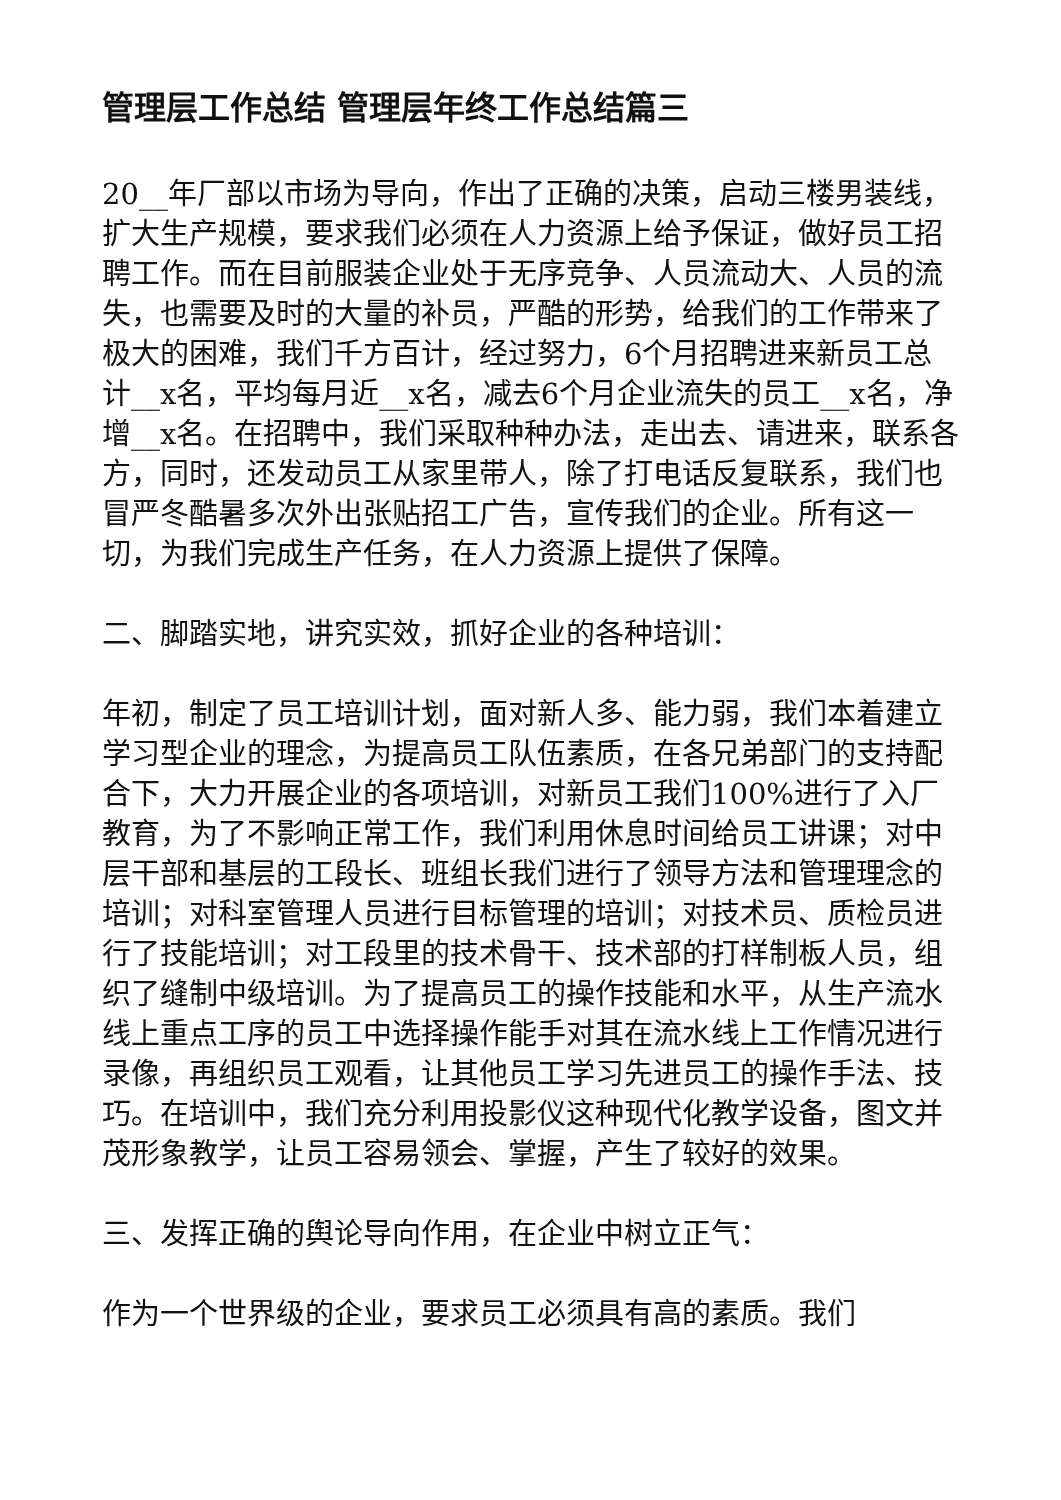管理层工作总结 管理层年终工作总结篇三
20__年厂部以市场为导向，作出了正确的决策，启动三楼男装线，扩大生产规模，要求我们必须在人力资源上给予保证，做好员工招聘工作。而在目前服装企业处于无序竞争、人员流动大、人员的流失，也需要及时的大量的补员，严酷的形势，给我们的工作带来了极大的困难，我们千方百计，经过努力，6个月招聘进来新员工总计__x名，平均每月近__x名，减去6个月企业流失的员工__x名，净增__x名。在招聘中，我们采取种种办法，走出去、请进来，联系各方，同时，还发动员工从家里带人，除了打电话反复联系，我们也冒严冬酷暑多次外出张贴招工广告，宣传我们的企业。所有这一切，为我们完成生产任务，在人力资源上提供了保障。
二、脚踏实地，讲究实效，抓好企业的各种培训：
年初，制定了员工培训计划，面对新人多、能力弱，我们本着建立学习型企业的理念，为提高员工队伍素质，在各兄弟部门的支持配合下，大力开展企业的各项培训，对新员工我们100%进行了入厂教育，为了不影响正常工作，我们利用休息时间给员工讲课；对中层干部和基层的工段长、班组长我们进行了领导方法和管理理念的培训；对科室管理人员进行目标管理的培训；对技术员、质检员进行了技能培训；对工段里的技术骨干、技术部的打样制板人员，组织了缝制中级培训。为了提高员工的操作技能和水平，从生产流水线上重点工序的员工中选择操作能手对其在流水线上工作情况进行录像，再组织员工观看，让其他员工学习先进员工的操作手法、技巧。在培训中，我们充分利用投影仪这种现代化教学设备，图文并茂形象教学，让员工容易领会、掌握，产生了较好的效果。
三、发挥正确的舆论导向作用，在企业中树立正气：
作为一个世界级的企业，要求员工必须具有高的素质。我们